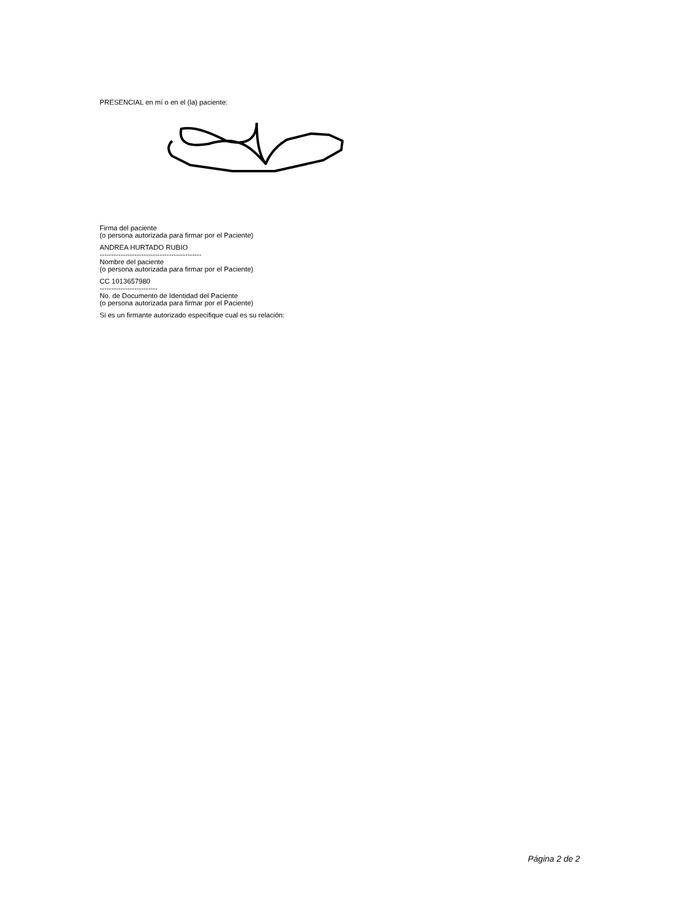PRESENCIAL en mí o en el (la) paciente:
Firma del paciente
(o persona autorizada para firmar por el Paciente)
ANDREA HURTADO RUBIO
--------------------------------------------
Nombre del paciente
(o persona autorizada para firmar por el Paciente)
CC 1013657980
-------------------------
No. de Documento de Identidad del Paciente
(o persona autorizada para firmar por el Paciente)
Si es un firmante autorizado especifique cual es su relación:
Página 2 de 2